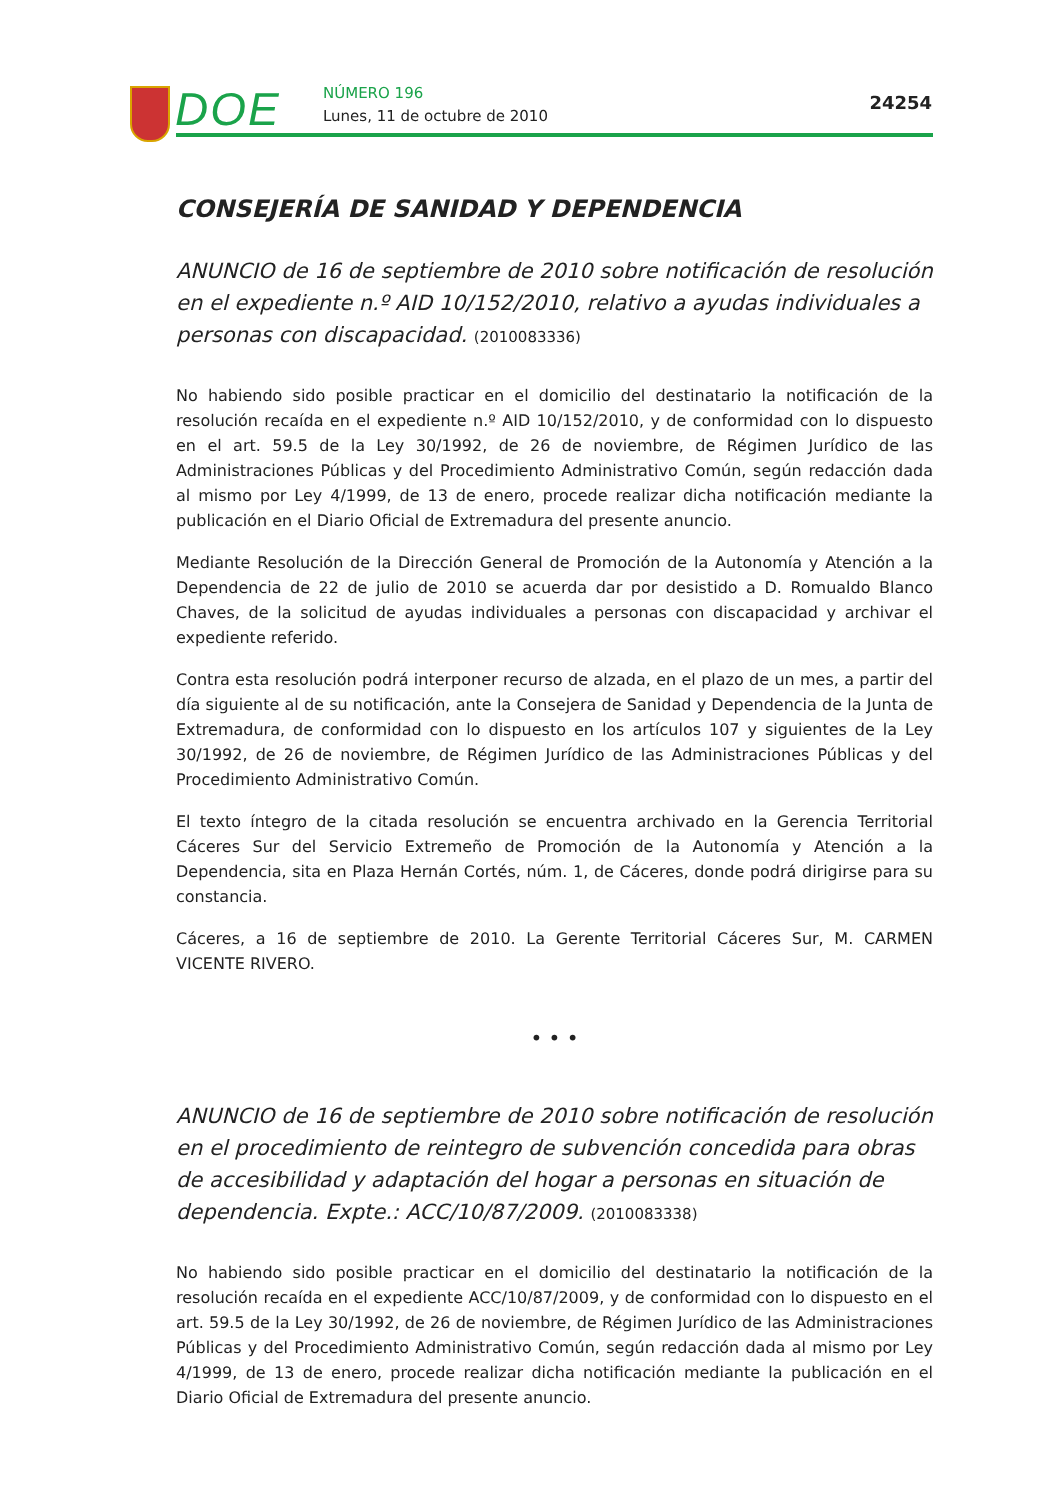DOE NÚMERO 196
Lunes, 11 de octubre de 2010
24254
CONSEJERÍA DE SANIDAD Y DEPENDENCIA
ANUNCIO de 16 de septiembre de 2010 sobre notificación de resolución en el expediente n.º AID 10/152/2010, relativo a ayudas individuales a personas con discapacidad. (2010083336)
No habiendo sido posible practicar en el domicilio del destinatario la notificación de la resolución recaída en el expediente n.º AID 10/152/2010, y de conformidad con lo dispuesto en el art. 59.5 de la Ley 30/1992, de 26 de noviembre, de Régimen Jurídico de las Administraciones Públicas y del Procedimiento Administrativo Común, según redacción dada al mismo por Ley 4/1999, de 13 de enero, procede realizar dicha notificación mediante la publicación en el Diario Oficial de Extremadura del presente anuncio.
Mediante Resolución de la Dirección General de Promoción de la Autonomía y Atención a la Dependencia de 22 de julio de 2010 se acuerda dar por desistido a D. Romualdo Blanco Chaves, de la solicitud de ayudas individuales a personas con discapacidad y archivar el expediente referido.
Contra esta resolución podrá interponer recurso de alzada, en el plazo de un mes, a partir del día siguiente al de su notificación, ante la Consejera de Sanidad y Dependencia de la Junta de Extremadura, de conformidad con lo dispuesto en los artículos 107 y siguientes de la Ley 30/1992, de 26 de noviembre, de Régimen Jurídico de las Administraciones Públicas y del Procedimiento Administrativo Común.
El texto íntegro de la citada resolución se encuentra archivado en la Gerencia Territorial Cáceres Sur del Servicio Extremeño de Promoción de la Autonomía y Atención a la Dependencia, sita en Plaza Hernán Cortés, núm. 1, de Cáceres, donde podrá dirigirse para su constancia.
Cáceres, a 16 de septiembre de 2010. La Gerente Territorial Cáceres Sur, M. CARMEN VICENTE RIVERO.
• • •
ANUNCIO de 16 de septiembre de 2010 sobre notificación de resolución en el procedimiento de reintegro de subvención concedida para obras de accesibilidad y adaptación del hogar a personas en situación de dependencia. Expte.: ACC/10/87/2009. (2010083338)
No habiendo sido posible practicar en el domicilio del destinatario la notificación de la resolución recaída en el expediente ACC/10/87/2009, y de conformidad con lo dispuesto en el art. 59.5 de la Ley 30/1992, de 26 de noviembre, de Régimen Jurídico de las Administraciones Públicas y del Procedimiento Administrativo Común, según redacción dada al mismo por Ley 4/1999, de 13 de enero, procede realizar dicha notificación mediante la publicación en el Diario Oficial de Extremadura del presente anuncio.